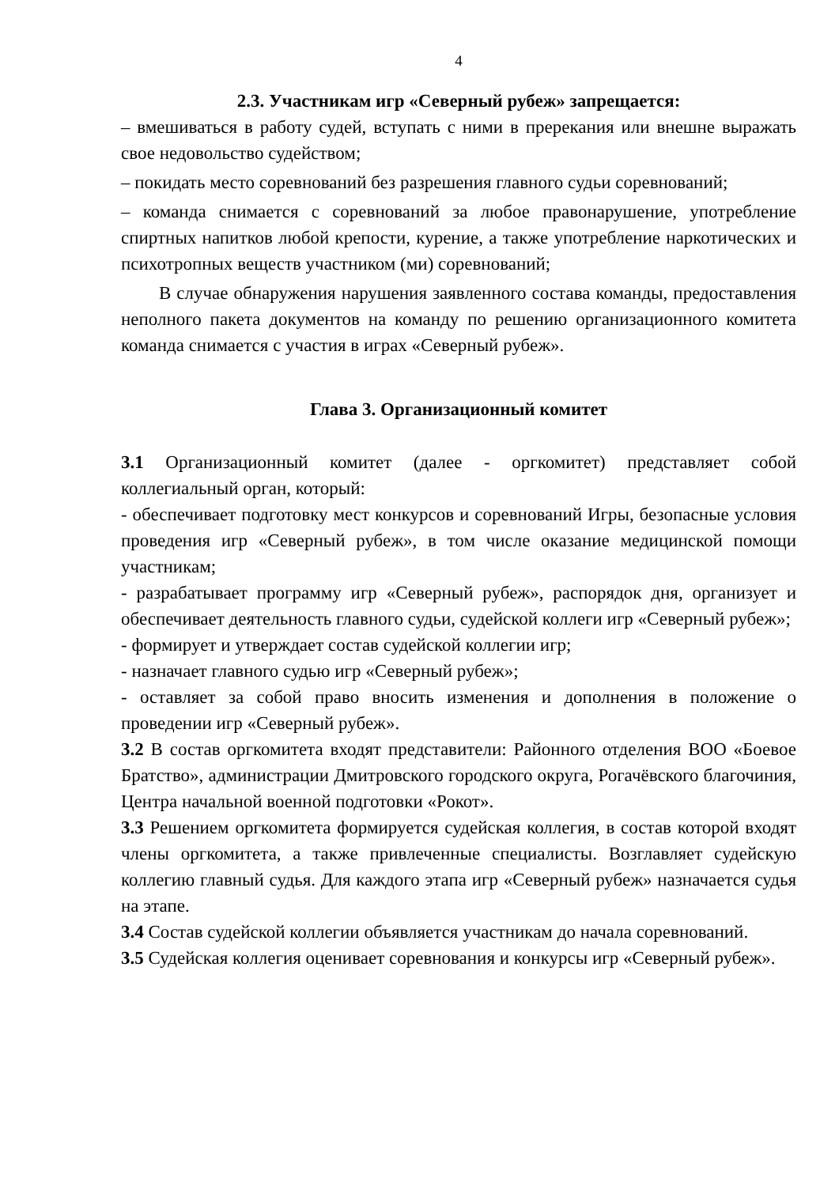4
2.3. Участникам игр «Северный рубеж» запрещается:
– вмешиваться в работу судей, вступать с ними в пререкания или внешне выражать свое недовольство судейством;
– покидать место соревнований без разрешения главного судьи соревнований;
– команда снимается с соревнований за любое правонарушение, употребление спиртных напитков любой крепости, курение, а также употребление наркотических и психотропных веществ участником (ми) соревнований;
В случае обнаружения нарушения заявленного состава команды, предоставления неполного пакета документов на команду по решению организационного комитета команда снимается с участия в играх «Северный рубеж».
Глава 3. Организационный комитет
3.1 Организационный комитет (далее - оргкомитет) представляет собой коллегиальный орган, который:
- обеспечивает подготовку мест конкурсов и соревнований Игры, безопасные условия проведения игр «Северный рубеж», в том числе оказание медицинской помощи участникам;
- разрабатывает программу игр «Северный рубеж», распорядок дня, организует и обеспечивает деятельность главного судьи, судейской коллеги игр «Северный рубеж»;
- формирует и утверждает состав судейской коллегии игр;
- назначает главного судью игр «Северный рубеж»;
- оставляет за собой право вносить изменения и дополнения в положение о проведении игр «Северный рубеж».
3.2 В состав оргкомитета входят представители: Районного отделения ВОО «Боевое Братство», администрации Дмитровского городского округа, Рогачёвского благочиния, Центра начальной военной подготовки «Рокот».
3.3 Решением оргкомитета формируется судейская коллегия, в состав которой входят члены оргкомитета, а также привлеченные специалисты. Возглавляет судейскую коллегию главный судья. Для каждого этапа игр «Северный рубеж» назначается судья на этапе.
3.4 Состав судейской коллегии объявляется участникам до начала соревнований.
3.5 Судейская коллегия оценивает соревнования и конкурсы игр «Северный рубеж».